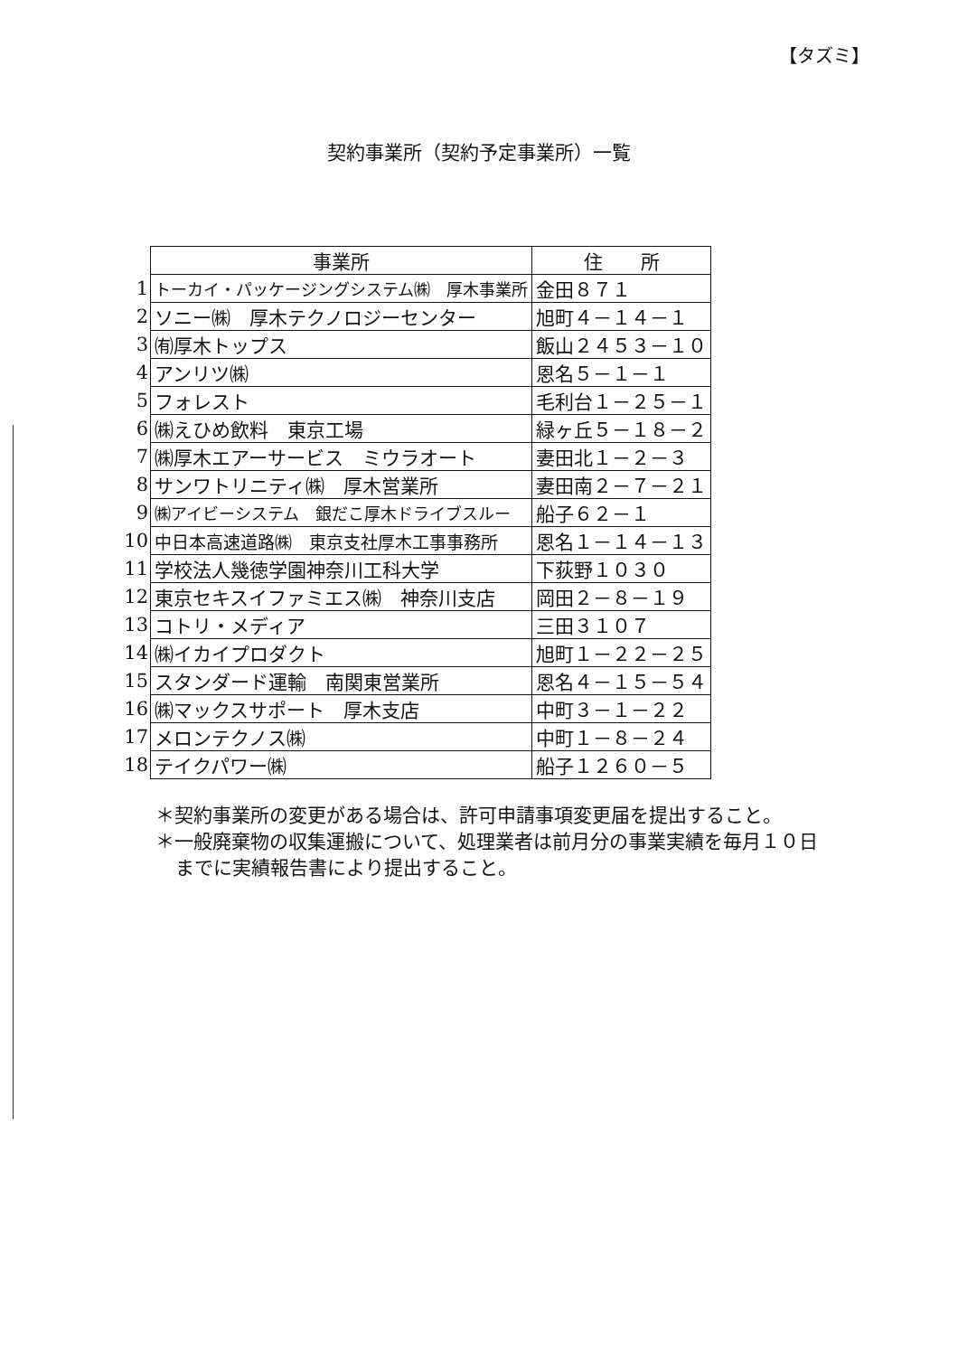【タズミ】
契約事業所（契約予定事業所）一覧
| | 事業所 | 住 所 |
| --- | --- | --- |
| 1 | トーカイ・パッケージングシステム㈱ 厚木事業所 | 金田８７１ |
| 2 | ソニー㈱ 厚木テクノロジーセンター | 旭町４－１４－１ |
| 3 | ㈲厚木トップス | 飯山２４５３－１０ |
| 4 | アンリツ㈱ | 恩名５－１－１ |
| 5 | フォレスト | 毛利台１－２５－１ |
| 6 | ㈱えひめ飲料 東京工場 | 緑ヶ丘５－１８－２ |
| 7 | ㈱厚木エアーサービス ミウラオート | 妻田北１－２－３ |
| 8 | サンワトリニティ㈱ 厚木営業所 | 妻田南２－７－２１ |
| 9 | ㈱アイビーシステム 銀だこ厚木ドライブスルー | 船子６２－１ |
| 10 | 中日本高速道路㈱ 東京支社厚木工事事務所 | 恩名１－１４－１３ |
| 11 | 学校法人幾徳学園神奈川工科大学 | 下荻野１０３０ |
| 12 | 東京セキスイファミエス㈱ 神奈川支店 | 岡田２－８－１９ |
| 13 | コトリ・メディア | 三田３１０７ |
| 14 | ㈱イカイプロダクト | 旭町１－２２－２５ |
| 15 | スタンダード運輸 南関東営業所 | 恩名４－１５－５４ |
| 16 | ㈱マックスサポート 厚木支店 | 中町３－１－２２ |
| 17 | メロンテクノス㈱ | 中町１－８－２４ |
| 18 | テイクパワー㈱ | 船子１２６０－５ |
＊契約事業所の変更がある場合は、許可申請事項変更届を提出すること。
＊一般廃棄物の収集運搬について、処理業者は前月分の事業実績を毎月１０日までに実績報告書により提出すること。